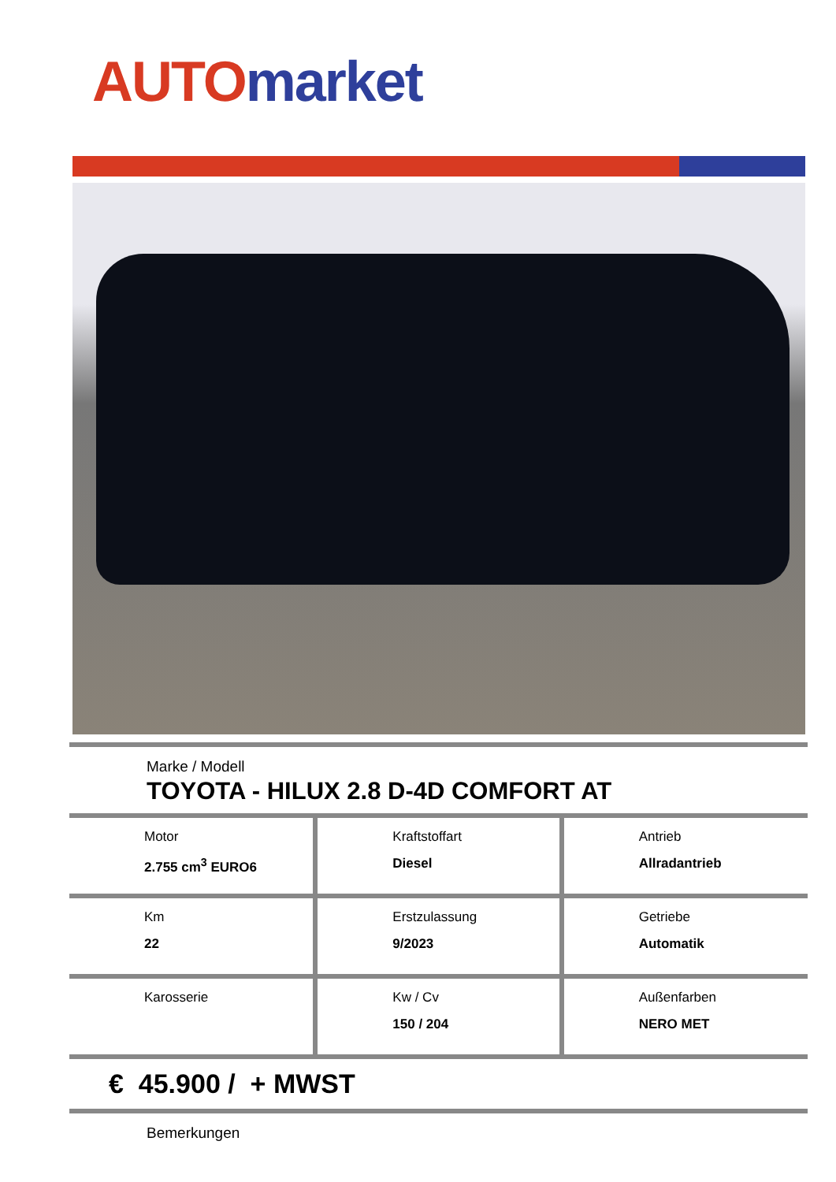AUTO market
Marke / Modell
TOYOTA - HILUX 2.8 D-4D COMFORT AT
| Motor 2.755 cm<sup>3</sup> EURO6 | Kraftstoffart Diesel | Antrieb Allradantrieb |
| Km 22 | Erstzulassung 9/2023 | Getriebe Automatik |
| Karosserie | Kw / Cv 150 / 204 | Außenfarben NERO MET |
€ 45.900 / + MWST
Bemerkungen